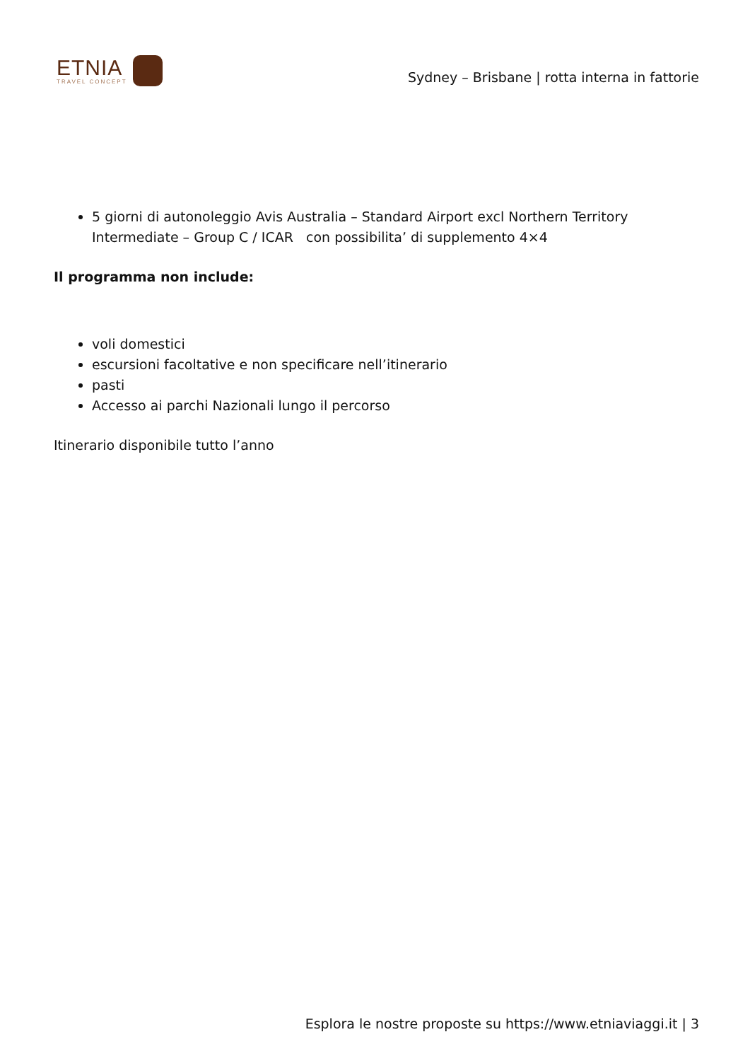ETNIA
TRAVEL CONCEPT
Sydney – Brisbane | rotta interna in fattorie
5 giorni di autonoleggio Avis Australia – Standard Airport excl Northern Territory Intermediate – Group C / ICAR con possibilita’ di supplemento 4×4
Il programma non include:
voli domestici
escursioni facoltative e non specificare nell’itinerario
pasti
Accesso ai parchi Nazionali lungo il percorso
Itinerario disponibile tutto l’anno
Esplora le nostre proposte su https://www.etniaviaggi.it | 3